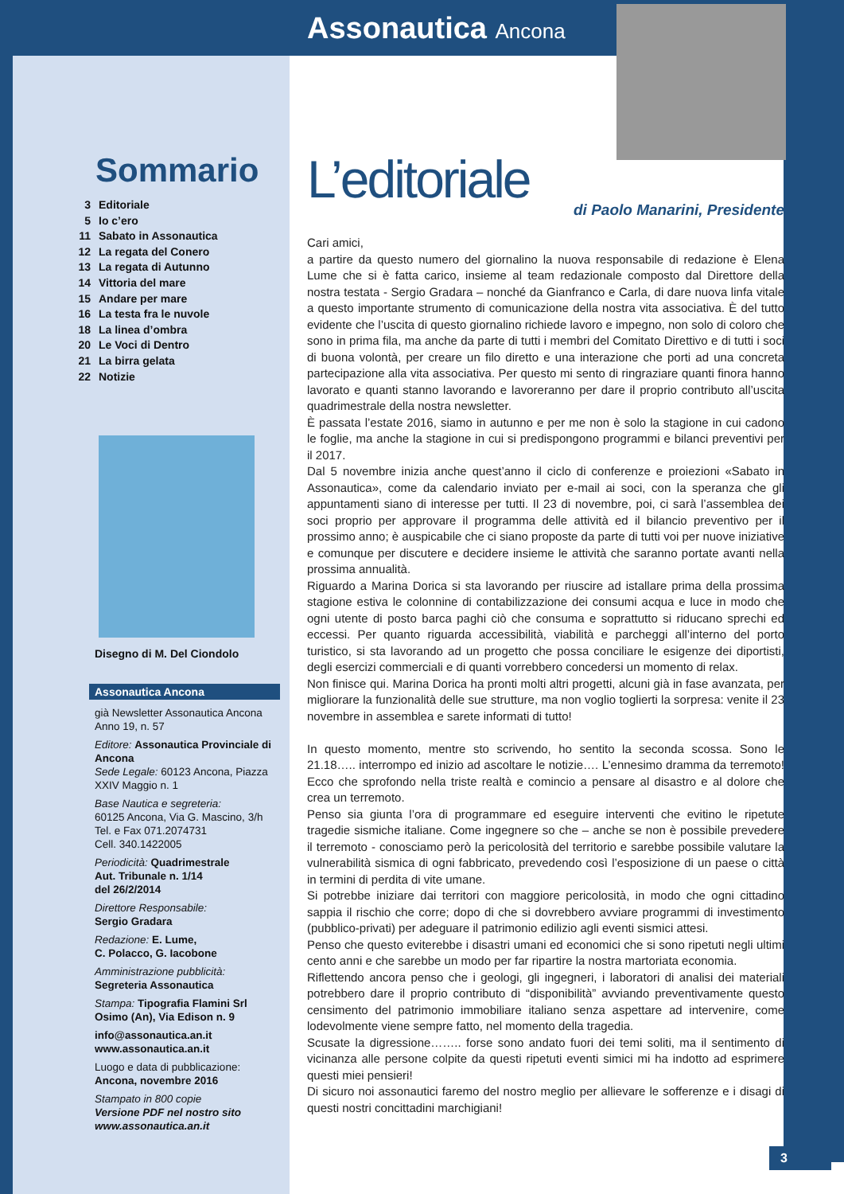Sommario
3 Editoriale
5 Io c’ero
11 Sabato in Assonautica
12 La regata del Conero
13 La regata di Autunno
14 Vittoria del mare
15 Andare per mare
16 La testa fra le nuvole
18 La linea d’ombra
20 Le Voci di Dentro
21 La birra gelata
22 Notizie
Disegno di M. Del Ciondolo
Assonautica Ancona
già Newsletter Assonautica Ancona
Anno 19, n. 57
Editore: Assonautica Provinciale di Ancona
Sede Legale: 60123 Ancona, Piazza XXIV Maggio n. 1
Base Nautica e segreteria:
60125 Ancona, Via G. Mascino, 3/h
Tel. e Fax 071.2074731
Cell. 340.1422005
Periodicità: Quadrimestrale
Aut. Tribunale n. 1/14
del 26/2/2014
Direttore Responsabile:
Sergio Gradara
Redazione: E. Lume,
C. Polacco, G. Iacobone
Amministrazione pubblicità:
Segreteria Assonautica
Stampa: Tipografia Flamini Srl
Osimo (An), Via Edison n. 9
info@assonautica.an.it
www.assonautica.an.it
Luogo e data di pubblicazione:
Ancona, novembre 2016
Stampato in 800 copie
Versione PDF nel nostro sito
www.assonautica.an.it
Assonautica Ancona
L’editoriale
di Paolo Manarini, Presidente
Cari amici,
a partire da questo numero del giornalino la nuova responsabile di redazione è Elena Lume che si è fatta carico, insieme al team redazionale composto dal Direttore della nostra testata - Sergio Gradara – nonché da Gianfranco e Carla, di dare nuova linfa vitale a questo importante strumento di comunicazione della nostra vita associativa. È del tutto evidente che l’uscita di questo giornalino richiede lavoro e impegno, non solo di coloro che sono in prima fila, ma anche da parte di tutti i membri del Comitato Direttivo e di tutti i soci di buona volontà, per creare un filo diretto e una interazione che porti ad una concreta partecipazione alla vita associativa. Per questo mi sento di ringraziare quanti finora hanno lavorato e quanti stanno lavorando e lavoreranno per dare il proprio contributo all’uscita quadrimestrale della nostra newsletter.
È passata l’estate 2016, siamo in autunno e per me non è solo la stagione in cui cadono le foglie, ma anche la stagione in cui si predispongono programmi e bilanci preventivi per il 2017.
Dal 5 novembre inizia anche quest’anno il ciclo di conferenze e proiezioni «Sabato in Assonautica», come da calendario inviato per e-mail ai soci, con la speranza che gli appuntamenti siano di interesse per tutti. Il 23 di novembre, poi, ci sarà l’assemblea dei soci proprio per approvare il programma delle attività ed il bilancio preventivo per il prossimo anno; è auspicabile che ci siano proposte da parte di tutti voi per nuove iniziative e comunque per discutere e decidere insieme le attività che saranno portate avanti nella prossima annualità.
Riguardo a Marina Dorica si sta lavorando per riuscire ad istallare prima della prossima stagione estiva le colonnine di contabilizzazione dei consumi acqua e luce in modo che ogni utente di posto barca paghi ciò che consuma e soprattutto si riducano sprechi ed eccessi. Per quanto riguarda accessibilità, viabilità e parcheggi all’interno del porto turistico, si sta lavorando ad un progetto che possa conciliare le esigenze dei diportisti, degli esercizi commerciali e di quanti vorrebbero concedersi un momento di relax.
Non finisce qui. Marina Dorica ha pronti molti altri progetti, alcuni già in fase avanzata, per migliorare la funzionalità delle sue strutture, ma non voglio toglierti la sorpresa: venite il 23 novembre in assemblea e sarete informati di tutto!
In questo momento, mentre sto scrivendo, ho sentito la seconda scossa. Sono le 21.18….. interrompo ed inizio ad ascoltare le notizie…. L’ennesimo dramma da terremoto! Ecco che sprofondo nella triste realtà e comincio a pensare al disastro e al dolore che crea un terremoto.
Penso sia giunta l’ora di programmare ed eseguire interventi che evitino le ripetute tragedie sismiche italiane. Come ingegnere so che – anche se non è possibile prevedere il terremoto - conosciamo però la pericolosità del territorio e sarebbe possibile valutare la vulnerabilità sismica di ogni fabbricato, prevedendo così l’esposizione di un paese o città in termini di perdita di vite umane.
Si potrebbe iniziare dai territori con maggiore pericolosità, in modo che ogni cittadino sappia il rischio che corre; dopo di che si dovrebbero avviare programmi di investimento (pubblico-privati) per adeguare il patrimonio edilizio agli eventi sismici attesi.
Penso che questo eviterebbe i disastri umani ed economici che si sono ripetuti negli ultimi cento anni e che sarebbe un modo per far ripartire la nostra martoriata economia.
Riflettendo ancora penso che i geologi, gli ingegneri, i laboratori di analisi dei materiali potrebbero dare il proprio contributo di “disponibilità” avviando preventivamente questo censimento del patrimonio immobiliare italiano senza aspettare ad intervenire, come lodevolmente viene sempre fatto, nel momento della tragedia.
Scusate la digressione…….. forse sono andato fuori dei temi soliti, ma il sentimento di vicinanza alle persone colpite da questi ripetuti eventi simici mi ha indotto ad esprimere questi miei pensieri!
Di sicuro noi assonautici faremo del nostro meglio per allievare le sofferenze e i disagi di questi nostri concittadini marchigiani!
3